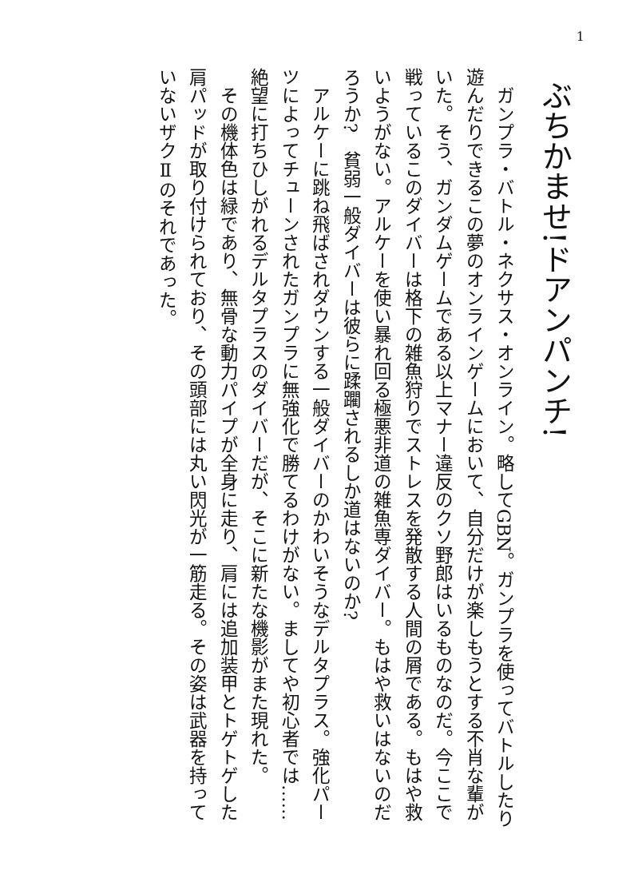1
ぶちかませ!ドアンパンチ!
ガンプラ・バトル・ネクサス・オンライン。略してGBN。ガンプラを使ってバトルしたり遊んだりできるこの夢のオンラインゲームにおいて、自分だけが楽しもうとする不肖な輩がいた。そう、ガンダムゲームである以上マナー違反のクソ野郎はいるものなのだ。今ここで戦っているこのダイバーは格下の雑魚狩りでストレスを発散する人間の屑である。もはや救いようがない。アルケーを使い暴れ回る極悪非道の雑魚専ダイバー。もはや救いはないのだろうか?　貧弱一般ダイバーは彼らに蹂躙されるしか道はないのか?
アルケーに跳ね飛ばされダウンする一般ダイバーのかわいそうなデルタプラス。強化パーツによってチューンされたガンプラに無強化で勝てるわけがない。ましてや初心者では……絶望に打ちひしがれるデルタプラスのダイバーだが、そこに新たな機影がまた現れた。
その機体色は緑であり、無骨な動力パイプが全身に走り、肩には追加装甲とトゲトゲした肩パッドが取り付けられており、その頭部には丸い閃光が一筋走る。その姿は武器を持っていないザクⅡのそれであった。